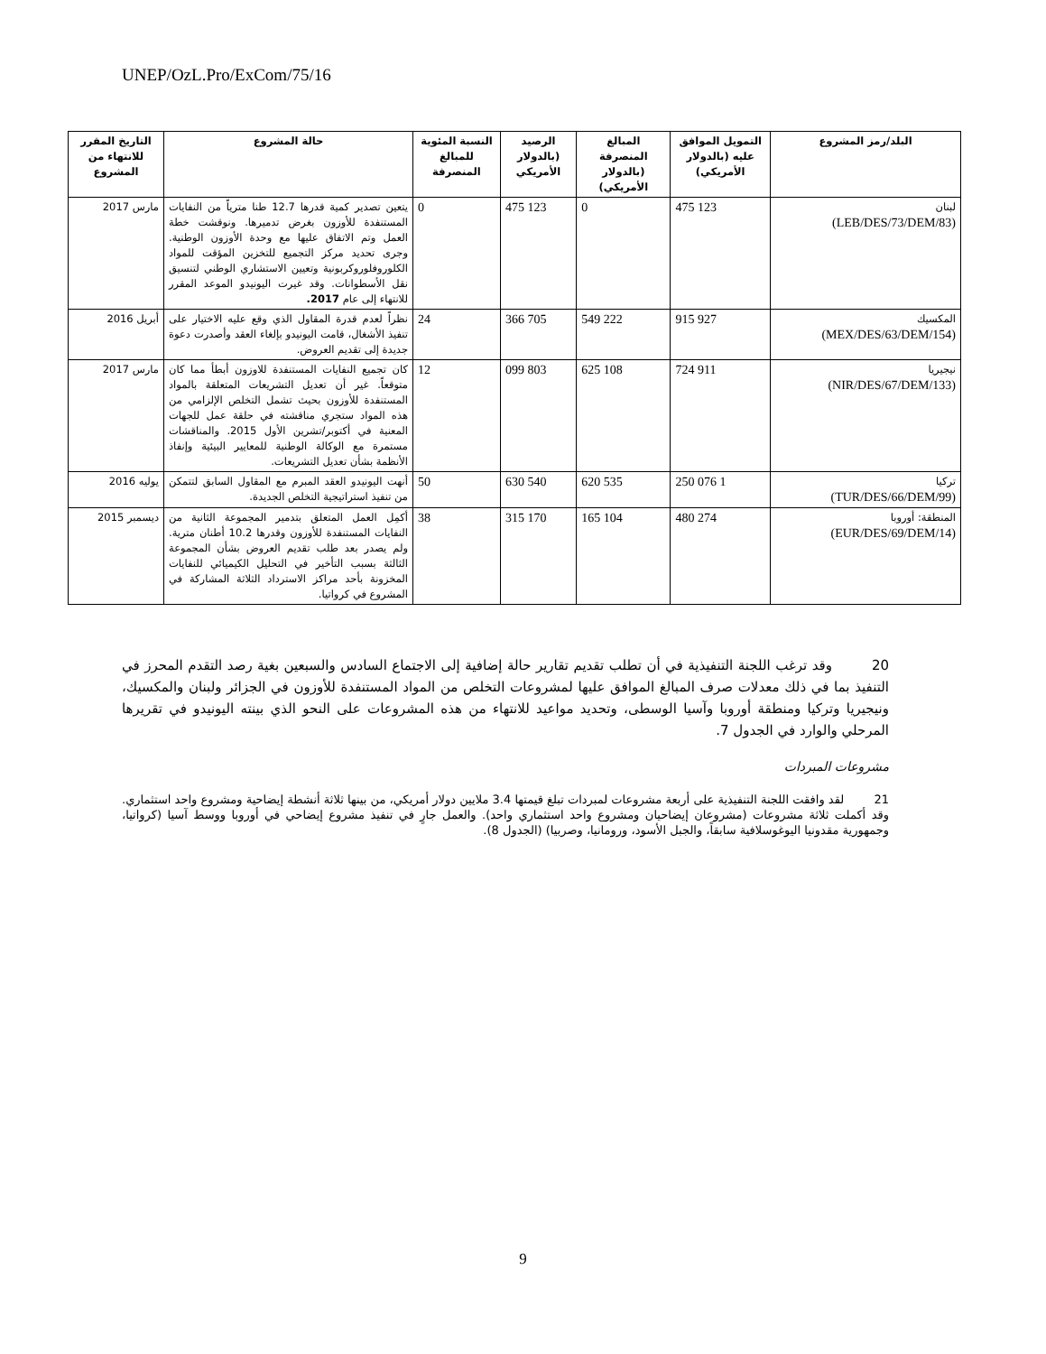UNEP/OzL.Pro/ExCom/75/16
| البلد/رمز المشروع | التمويل الموافق عليه (بالدولار الأمريكي) | المبالغ المنصرفة (بالدولار الأمريكي) | الرصيد (بالدولار الأمريكي | النسبة المئوية للمبالغ المنصرفة | حالة المشروع | التاريخ المقرر للانتهاء من المشروع |
| --- | --- | --- | --- | --- | --- | --- |
| لبنان (LEB/DES/73/DEM/83) | 123 475 | 0 | 123 475 | 0 | يتعين تصدير كمية قدرها 12.7 طنا مترياً من النفايات المستنفدة للأوزون بغرض تدميرها. ونوقشت خطة العمل وتم الاتفاق عليها مع وحدة الأوزون الوطنية. وجرى تحديد مركز التجميع للتخزين المؤقت للمواد الكلوروفلوروكربونية وتعيين الاستشاري الوطني لتنسيق نقل الأسطوانات. وقد غيرت اليونيدو الموعد المقرر للانتهاء إلى عام 2017. | مارس 2017 |
| المكسيك (MEX/DES/63/DEM/154) | 927 915 | 222 549 | 705 366 | 24 | نظراً لعدم قدرة المقاول الذي وقع عليه الاختيار على تنفيذ الأشغال، قامت اليونيدو بإلغاء العقد وأصدرت دعوة جديدة إلى تقديم العروض. | أبريل 2016 |
| نيجيريا (NIR/DES/67/DEM/133) | 911 724 | 108 625 | 803 099 | 12 | كان تجميع النفايات المستنفدة للاوزون أبطأ مما كان متوقعاً. غير أن تعديل التشريعات المتعلقة بالمواد المستنفدة للأوزون بحيث تشمل التخلص الإلزامي من هذه المواد ستجري مناقشته في حلقة عمل للجهات المعنية في أكتوبر/تشرين الأول 2015. والمناقشات مستمرة مع الوكالة الوطنية للمعايير البيئية وإنفاذ الأنظمة بشأن تعديل التشريعات. | مارس 2017 |
| تركيا (TUR/DES/66/DEM/99) | 1 076 250 | 535 620 | 540 630 | 50 | أنهت اليونيدو العقد المبرم مع المقاول السابق لتتمكن من تنفيذ استراتيجية التخلص الجديدة. | يوليه 2016 |
| المنطقة: أوروبا (EUR/DES/69/DEM/14) | 274 480 | 104 165 | 170 315 | 38 | أكمِل العمل المتعلق بتدمير المجموعة الثانية من النفايات المستنفدة للأوزون وقدرها 10.2 أطنان مترية. ولم يصدر بعد طلب تقديم العروض بشأن المجموعة الثالثة بسبب التأخير في التحليل الكيميائي للنفايات المخزونة بأحد مراكز الاسترداد الثلاثة المشاركة في المشروع في كرواتيا. | ديسمبر 2015 |
20 وقد ترغب اللجنة التنفيذية في أن تطلب تقديم تقارير حالة إضافية إلى الاجتماع السادس والسبعين بغية رصد التقدم المحرز في التنفيذ بما في ذلك معدلات صرف المبالغ الموافق عليها لمشروعات التخلص من المواد المستنفدة للأوزون في الجزائر ولبنان والمكسيك، ونيجيريا وتركيا ومنطقة أوروبا وآسيا الوسطى، وتحديد مواعيد للانتهاء من هذه المشروعات على النحو الذي بينته اليونيدو في تقريرها المرحلي والوارد في الجدول 7.
مشروعات المبردات
21 لقد وافقت اللجنة التنفيذية على أربعة مشروعات لمبردات تبلغ قيمتها 3.4 ملايين دولار أمريكي، من بينها ثلاثة أنشطة إيضاحية ومشروع واحد استثماري. وقد أكملت ثلاثة مشروعات (مشروعان إيضاحيان ومشروع واحد استثماري واحد). والعمل جارٍ في تنفيذ مشروع إيضاحي في أوروبا ووسط آسيا (كرواتيا، وجمهورية مقدونيا اليوغوسلافية سابقاً، والجبل الأسود، ورومانيا، وصربيا) (الجدول 8).
9